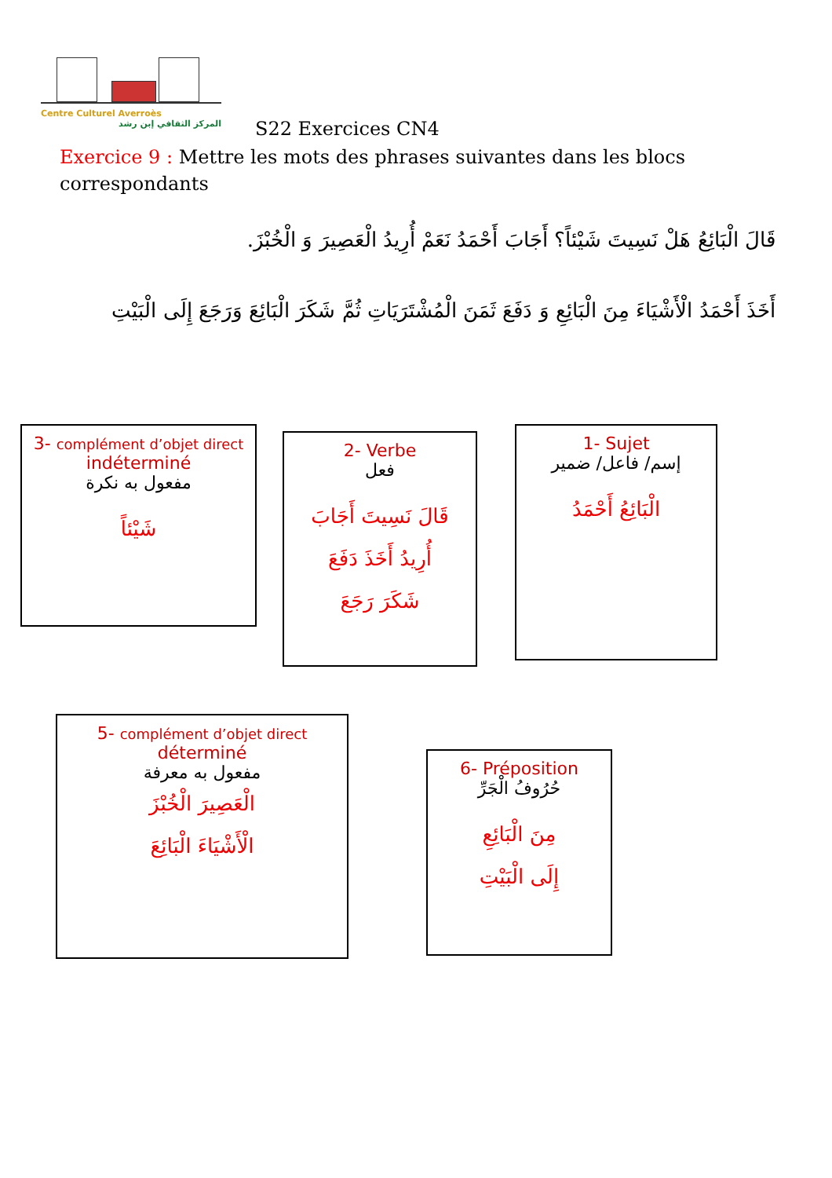Centre Culturel Averroès
المركز الثقافي إبن رشد
S22 Exercices CN4
Exercice 9 : Mettre les mots des phrases suivantes dans les blocs correspondants
قَالَ الْبَائِعُ هَلْ نَسِيتَ شَيْئاً؟ أَجَابَ أَحْمَدُ نَعَمْ أُرِيدُ الْعَصِيرَ وَ الْخُبْزَ.
أَخَذَ أَحْمَدُ الْأَشْيَاءَ مِنَ الْبَائِعِ وَ دَفَعَ ثَمَنَ الْمُشْتَرَيَاتِ ثُمَّ شَكَرَ الْبَائِعَ وَرَجَعَ إِلَى الْبَيْتِ
3- complément d’objet direct indéterminé
مفعول به نكرة
شَيْئاً
2- Verbe
فعل
قَالَ نَسِيتَ أَجَابَ
أُرِيدُ أَخَذَ دَفَعَ
شَكَرَ رَجَعَ
1- Sujet
إسم/ فاعل/ ضمير
الْبَائِعُ أَحْمَدُ
5- complément d’objet direct
déterminé
مفعول به معرفة
الْعَصِيرَ الْخُبْزَ
الْأَشْيَاءَ الْبَائِعَ
6- Préposition
حُرُوفُ الْجَرِّ
مِنَ الْبَائِعِ
إِلَى الْبَيْتِ